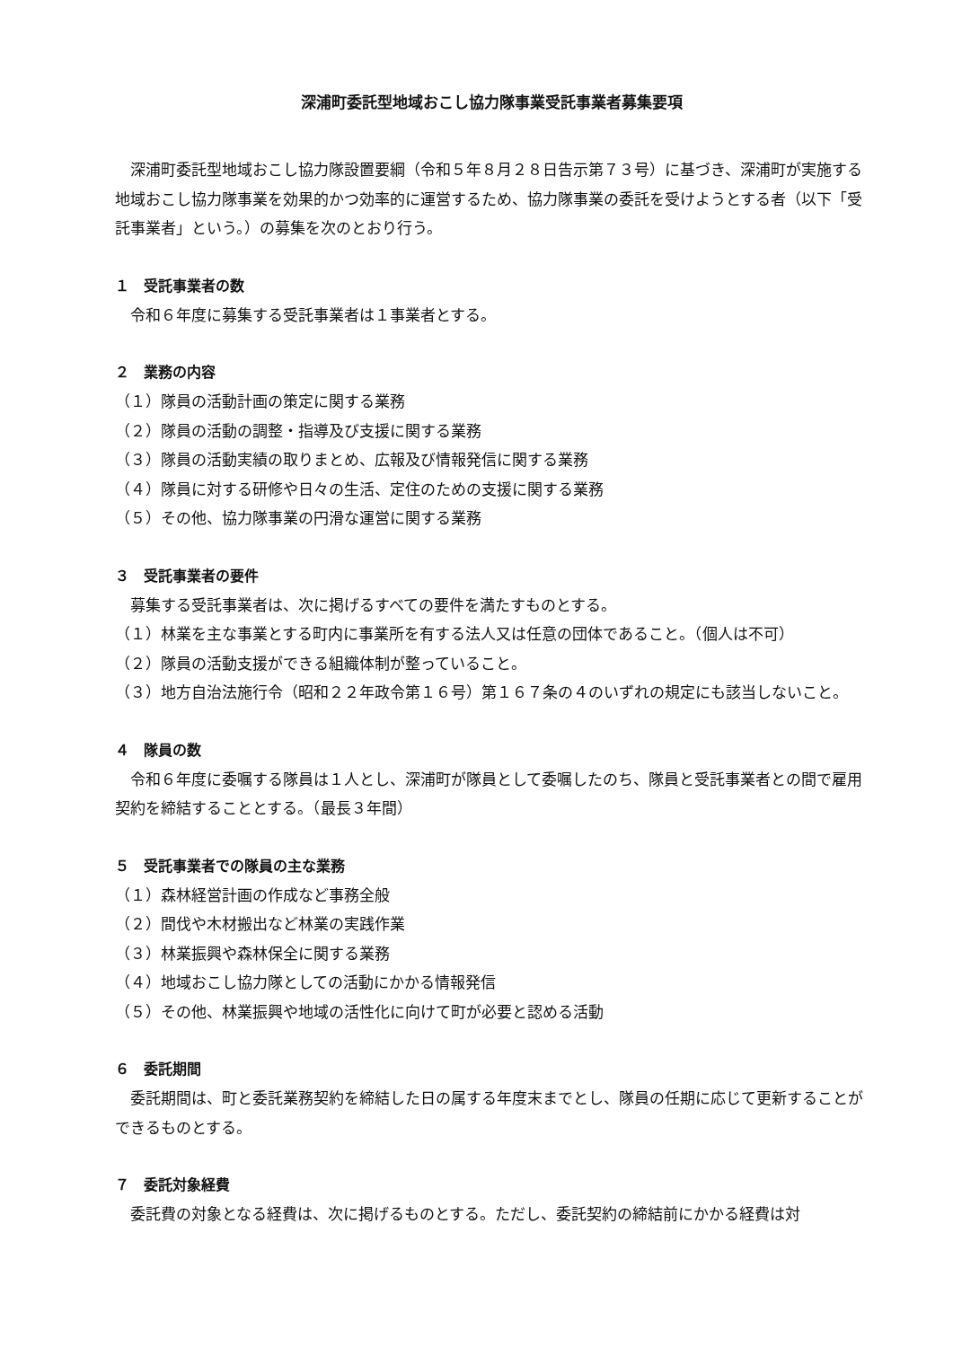深浦町委託型地域おこし協力隊事業受託事業者募集要項
深浦町委託型地域おこし協力隊設置要綱（令和５年８月２８日告示第７３号）に基づき、深浦町が実施する地域おこし協力隊事業を効果的かつ効率的に運営するため、協力隊事業の委託を受けようとする者（以下「受託事業者」という。）の募集を次のとおり行う。
１　受託事業者の数
令和６年度に募集する受託事業者は１事業者とする。
２　業務の内容
（１）隊員の活動計画の策定に関する業務
（２）隊員の活動の調整・指導及び支援に関する業務
（３）隊員の活動実績の取りまとめ、広報及び情報発信に関する業務
（４）隊員に対する研修や日々の生活、定住のための支援に関する業務
（５）その他、協力隊事業の円滑な運営に関する業務
３　受託事業者の要件
募集する受託事業者は、次に掲げるすべての要件を満たすものとする。
（１）林業を主な事業とする町内に事業所を有する法人又は任意の団体であること。（個人は不可）
（２）隊員の活動支援ができる組織体制が整っていること。
（３）地方自治法施行令（昭和２２年政令第１６号）第１６７条の４のいずれの規定にも該当しないこと。
４　隊員の数
令和６年度に委嘱する隊員は１人とし、深浦町が隊員として委嘱したのち、隊員と受託事業者との間で雇用契約を締結することとする。（最長３年間）
５　受託事業者での隊員の主な業務
（１）森林経営計画の作成など事務全般
（２）間伐や木材搬出など林業の実践作業
（３）林業振興や森林保全に関する業務
（４）地域おこし協力隊としての活動にかかる情報発信
（５）その他、林業振興や地域の活性化に向けて町が必要と認める活動
６　委託期間
委託期間は、町と委託業務契約を締結した日の属する年度末までとし、隊員の任期に応じて更新することができるものとする。
７　委託対象経費
委託費の対象となる経費は、次に掲げるものとする。ただし、委託契約の締結前にかかる経費は対